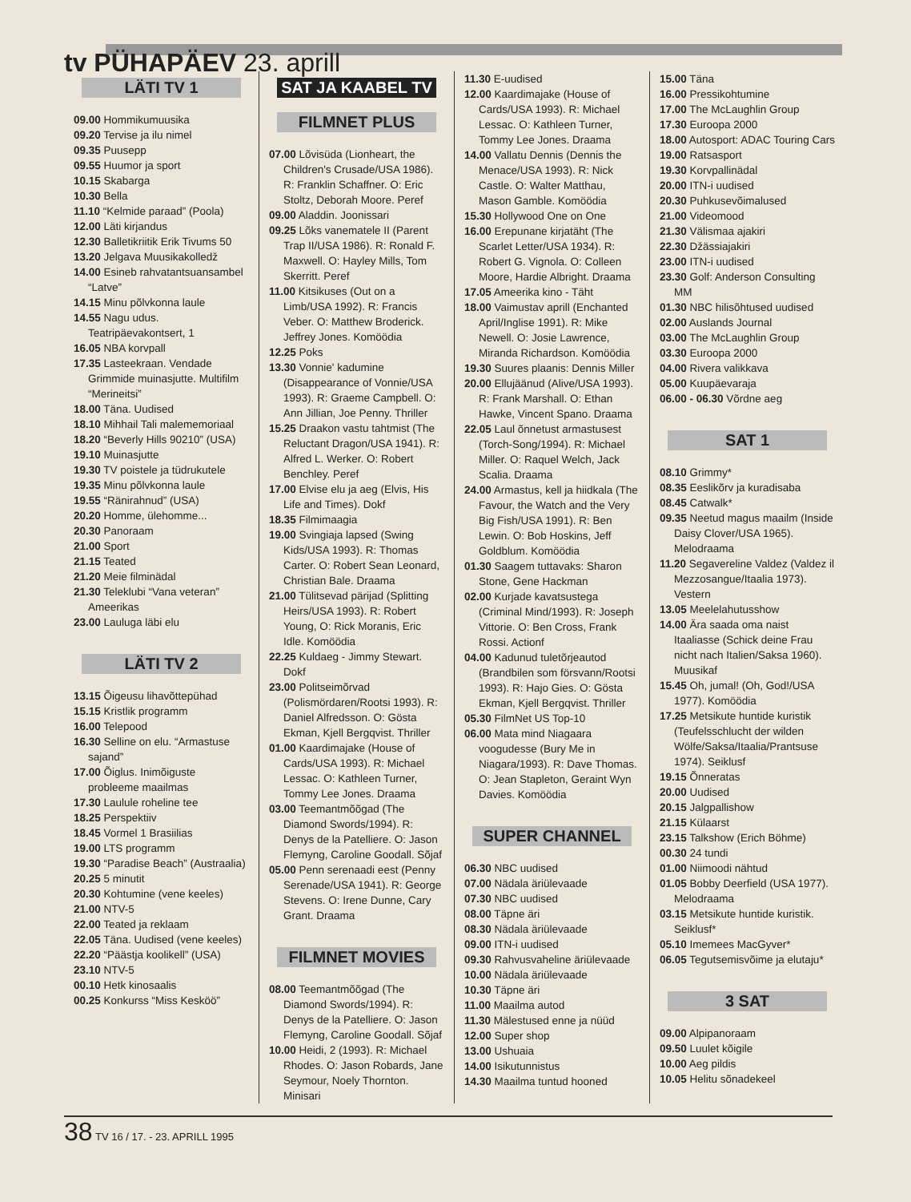tv PÜHAPÄEV 23. aprill
LÄTI TV 1
09.00 Hommikumuusika
09.20 Tervise ja ilu nimel
09.35 Puusepp
09.55 Huumor ja sport
10.15 Skabarga
10.30 Bella
11.10 “Kelmide paraad” (Poola)
12.00 Läti kirjandus
12.30 Balletikriitik Erik Tivums 50
13.20 Jelgava Muusikakolledž
14.00 Esineb rahvatantsuansambel “Latve”
14.15 Minu põlvkonna laule
14.55 Nagu udus. Teatripäevakontsert, 1
16.05 NBA korvpall
17.35 Lasteekraan. Vendade Grimmide muinasjutte. Multifilm “Merineitsi”
18.00 Täna. Uudised
18.10 Mihhail Tali malememoriaal
18.20 “Beverly Hills 90210” (USA)
19.10 Muinasjutte
19.30 TV poistele ja tüdrukutele
19.35 Minu põlvkonna laule
19.55 “Ränirahnud” (USA)
20.20 Homme, ülehomme...
20.30 Panoraam
21.00 Sport
21.15 Teated
21.20 Meie filminädal
21.30 Teleklubi “Vana veteran” Ameerikas
23.00 Lauluga läbi elu
LÄTI TV 2
13.15 Õigeusu lihavõttepühad
15.15 Kristlik programm
16.00 Telepood
16.30 Selline on elu. “Armastuse sajand”
17.00 Õiglus. Inimõiguste probleeme maailmas
17.30 Laulule roheline tee
18.25 Perspektiiv
18.45 Vormel 1 Brasiilias
19.00 LTS programm
19.30 “Paradise Beach” (Austraalia)
20.25 5 minutit
20.30 Kohtumine (vene keeles)
21.00 NTV-5
22.00 Teated ja reklaam
22.05 Täna. Uudised (vene keeles)
22.20 “Päästja koolikell” (USA)
23.10 NTV-5
00.10 Hetk kinosaalis
00.25 Konkurss “Miss Kesköö”
SAT JA KAABEL TV
FILMNET PLUS
07.00 Lõvisüda (Lionheart, the Children's Crusade/USA 1986). R: Franklin Schaffner. O: Eric Stoltz, Deborah Moore. Peref
09.00 Aladdin. Joonissari
09.25 Lõks vanematele II (Parent Trap II/USA 1986). R: Ronald F. Maxwell. O: Hayley Mills, Tom Skerritt. Peref
11.00 Kitsikuses (Out on a Limb/USA 1992). R: Francis Veber. O: Matthew Broderick. Jeffrey Jones. Komöödia
12.25 Poks
13.30 Vonnie' kadumine (Disappearance of Vonnie/USA 1993). R: Graeme Campbell. O: Ann Jillian, Joe Penny. Thriller
15.25 Draakon vastu tahtmist (The Reluctant Dragon/USA 1941). R: Alfred L. Werker. O: Robert Benchley. Peref
17.00 Elvise elu ja aeg (Elvis, His Life and Times). Dokf
18.35 Filmimaagia
19.00 Svingiaja lapsed (Swing Kids/USA 1993). R: Thomas Carter. O: Robert Sean Leonard, Christian Bale. Draama
21.00 Tülitsevad pärijad (Splitting Heirs/USA 1993). R: Robert Young, O: Rick Moranis, Eric Idle. Komöödia
22.25 Kuldaeg - Jimmy Stewart. Dokf
23.00 Politseimõrvad (Polismördaren/Rootsi 1993). R: Daniel Alfredsson. O: Gösta Ekman, Kjell Bergqvist. Thriller
01.00 Kaardimajake (House of Cards/USA 1993). R: Michael Lessac. O: Kathleen Turner, Tommy Lee Jones. Draama
03.00 Teemantmõõgad (The Diamond Swords/1994). R: Denys de la Patelliere. O: Jason Flemyng, Caroline Goodall. Sõjaf
05.00 Penn serenaadi eest (Penny Serenade/USA 1941). R: George Stevens. O: Irene Dunne, Cary Grant. Draama
FILMNET MOVIES
08.00 Teemantmõõgad (The Diamond Swords/1994). R: Denys de la Patelliere. O: Jason Flemyng, Caroline Goodall. Sõjaf
10.00 Heidi, 2 (1993). R: Michael Rhodes. O: Jason Robards, Jane Seymour, Noely Thornton. Minisari
11.30 E-uudised
12.00 Kaardimajake (House of Cards/USA 1993). R: Michael Lessac. O: Kathleen Turner, Tommy Lee Jones. Draama
14.00 Vallatu Dennis (Dennis the Menace/USA 1993). R: Nick Castle. O: Walter Matthau, Mason Gamble. Komöödia
15.30 Hollywood One on One
16.00 Erepunane kirjatäht (The Scarlet Letter/USA 1934). R: Robert G. Vignola. O: Colleen Moore, Hardie Albright. Draama
17.05 Ameerika kino - Täht
18.00 Vaimustav aprill (Enchanted April/Inglise 1991). R: Mike Newell. O: Josie Lawrence, Miranda Richardson. Komöödia
19.30 Suures plaanis: Dennis Miller
20.00 Ellujäänud (Alive/USA 1993). R: Frank Marshall. O: Ethan Hawke, Vincent Spano. Draama
22.05 Laul õnnetust armastusest (Torch-Song/1994). R: Michael Miller. O: Raquel Welch, Jack Scalia. Draama
24.00 Armastus, kell ja hiidkala (The Favour, the Watch and the Very Big Fish/USA 1991). R: Ben Lewin. O: Bob Hoskins, Jeff Goldblum. Komöödia
01.30 Saagem tuttavaks: Sharon Stone, Gene Hackman
02.00 Kurjade kavatsustega (Criminal Mind/1993). R: Joseph Vittorie. O: Ben Cross, Frank Rossi. Actionf
04.00 Kadunud tuletõrjeautod (Brandbilen som försvann/Rootsi 1993). R: Hajo Gies. O: Gösta Ekman, Kjell Bergqvist. Thriller
05.30 FilmNet US Top-10
06.00 Mata mind Niagaara voogudesse (Bury Me in Niagara/1993). R: Dave Thomas. O: Jean Stapleton, Geraint Wyn Davies. Komöödia
SUPER CHANNEL
06.30 NBC uudised
07.00 Nädala äriülevaade
07.30 NBC uudised
08.00 Täpne äri
08.30 Nädala äriülevaade
09.00 ITN-i uudised
09.30 Rahvusvaheline äriülevaade
10.00 Nädala äriülevaade
10.30 Täpne äri
11.00 Maailma autod
11.30 Mälestused enne ja nüüd
12.00 Super shop
13.00 Ushuaia
14.00 Isikutunnistus
14.30 Maailma tuntud hooned
15.00 Täna
16.00 Pressikohtumine
17.00 The McLaughlin Group
17.30 Euroopa 2000
18.00 Autosport: ADAC Touring Cars
19.00 Ratsasport
19.30 Korvpallinädal
20.00 ITN-i uudised
20.30 Puhkusevõimalused
21.00 Videomood
21.30 Välismaa ajakiri
22.30 Džässiajakiri
23.00 ITN-i uudised
23.30 Golf: Anderson Consulting MM
01.30 NBC hilisõhtused uudised
02.00 Auslands Journal
03.00 The McLaughlin Group
03.30 Euroopa 2000
04.00 Rivera valikkava
05.00 Kuupäevaraja
06.00 - 06.30 Võrdne aeg
SAT 1
08.10 Grimmy*
08.35 Eeslikõrv ja kuradisaba
08.45 Catwalk*
09.35 Neetud magus maailm (Inside Daisy Clover/USA 1965). Melodraama
11.20 Segavereline Valdez (Valdez il Mezzosangue/Itaalia 1973). Vestern
13.05 Meelelahutusshow
14.00 Ära saada oma naist Itaaliasse (Schick deine Frau nicht nach Italien/Saksa 1960). Muusikaf
15.45 Oh, jumal! (Oh, God!/USA 1977). Komöödia
17.25 Metsikute huntide kuristik (Teufelsschlucht der wilden Wölfe/Saksa/Itaalia/Prantsuse 1974). Seiklusf
19.15 Õnneratas
20.00 Uudised
20.15 Jalgpallishow
21.15 Külaarst
23.15 Talkshow (Erich Böhme)
00.30 24 tundi
01.00 Niimoodi nähtud
01.05 Bobby Deerfield (USA 1977). Melodraama
03.15 Metsikute huntide kuristik. Seiklusf*
05.10 Imemees MacGyver*
06.05 Tegutsemisvõime ja elutaju*
3 SAT
09.00 Alpipanoraam
09.50 Luulet kõigile
10.00 Aeg pildis
10.05 Helitu sõnadekeel
38 TV 16 / 17. - 23. APRILL 1995